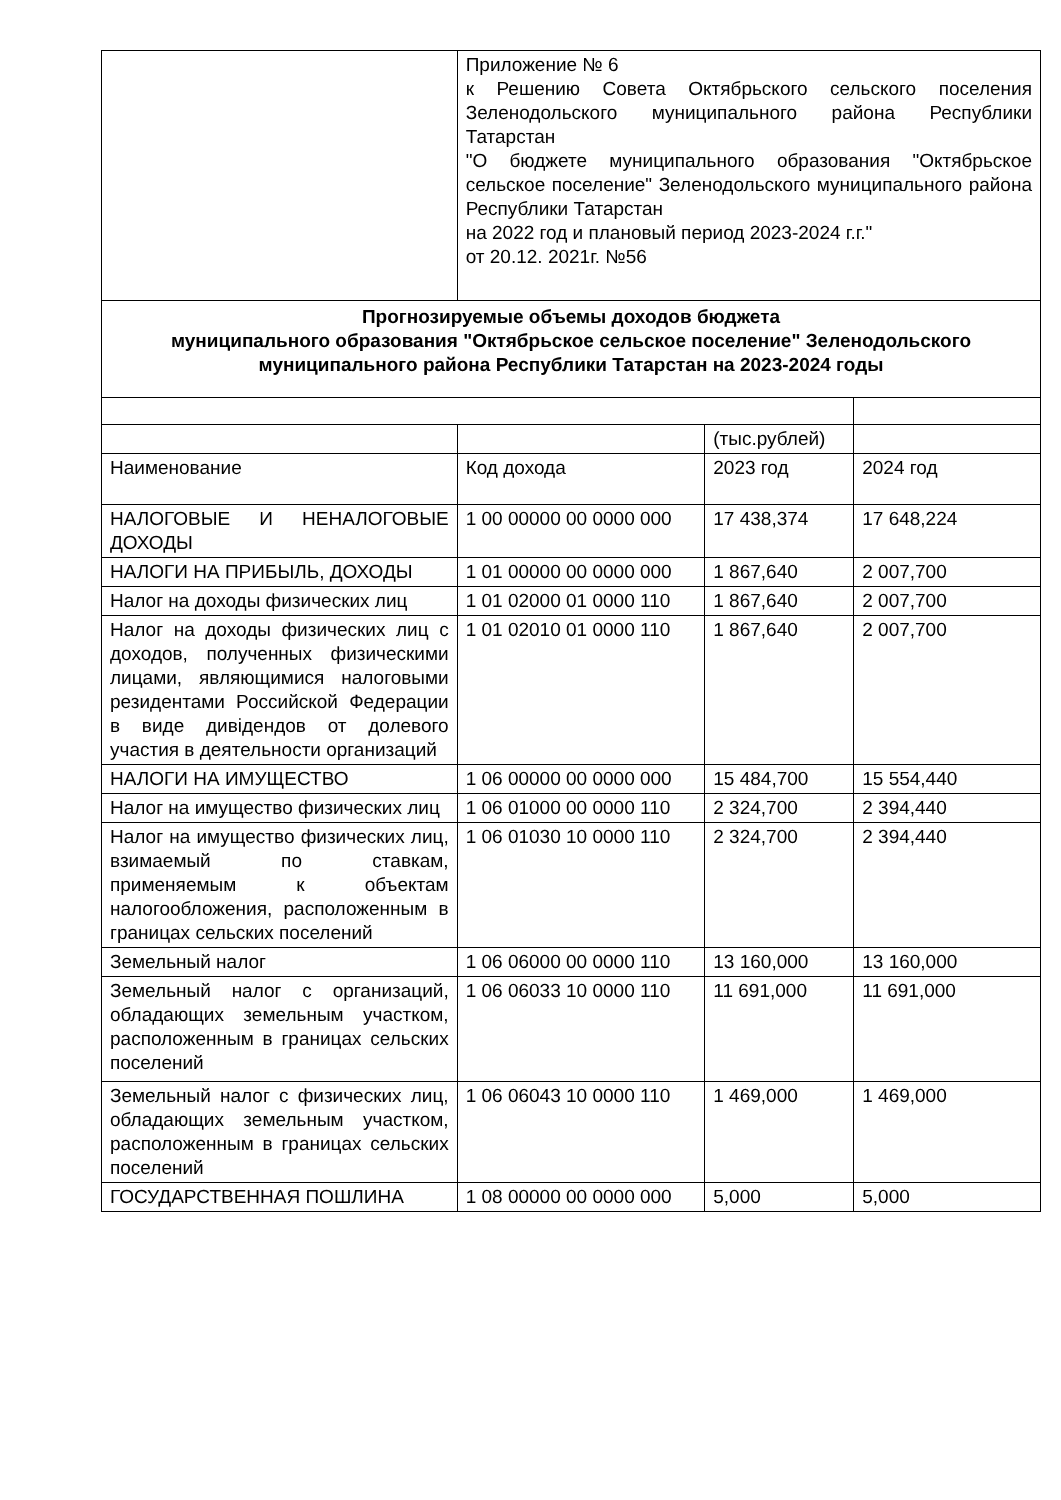| | Приложение № 6 к Решению Совета Октябрьского сельского поселения Зеленодольского муниципального района Республики Татарстан "О бюджете муниципального образования "Октябрьское сельское поселение" Зеленодольского муниципального района Республики Татарстан на 2022 год и плановый период 2023-2024 г.г." от 20.12. 2021г. №56 | | |
| Прогнозируемые объемы доходов бюджета муниципального образования "Октябрьское сельское поселение" Зеленодольского муниципального района Республики Татарстан на 2023-2024 годы | | | |
| | | (тыс.рублей) | |
| Наименование | Код дохода | 2023 год | 2024 год |
| НАЛОГОВЫЕ И НЕНАЛОГОВЫЕ ДОХОДЫ | 1 00 00000 00 0000 000 | 17 438,374 | 17 648,224 |
| НАЛОГИ НА ПРИБЫЛЬ, ДОХОДЫ | 1 01 00000 00 0000 000 | 1 867,640 | 2 007,700 |
| Налог на доходы физических лиц | 1 01 02000 01 0000 110 | 1 867,640 | 2 007,700 |
| Налог на доходы физических лиц с доходов, полученных физическими лицами, являющимися налоговыми резидентами Российской Федерации в виде дивідендов от долевого участия в деятельности организаций | 1 01 02010 01 0000 110 | 1 867,640 | 2 007,700 |
| НАЛОГИ НА ИМУЩЕСТВО | 1 06 00000 00 0000 000 | 15 484,700 | 15 554,440 |
| Налог на имущество физических лиц | 1 06 01000 00 0000 110 | 2 324,700 | 2 394,440 |
| Налог на имущество физических лиц, взимаемый по ставкам, применяемым к объектам налогообложения, расположенным в границах сельских поселений | 1 06 01030 10 0000 110 | 2 324,700 | 2 394,440 |
| Земельный налог | 1 06 06000 00 0000 110 | 13 160,000 | 13 160,000 |
| Земельный налог с организаций, обладающих земельным участком, расположенным в границах сельских поселений | 1 06 06033 10 0000 110 | 11 691,000 | 11 691,000 |
| Земельный налог с физических лиц, обладающих земельным участком, расположенным в границах сельских поселений | 1 06 06043 10 0000 110 | 1 469,000 | 1 469,000 |
| ГОСУДАРСТВЕННАЯ ПОШЛИНА | 1 08 00000 00 0000 000 | 5,000 | 5,000 |